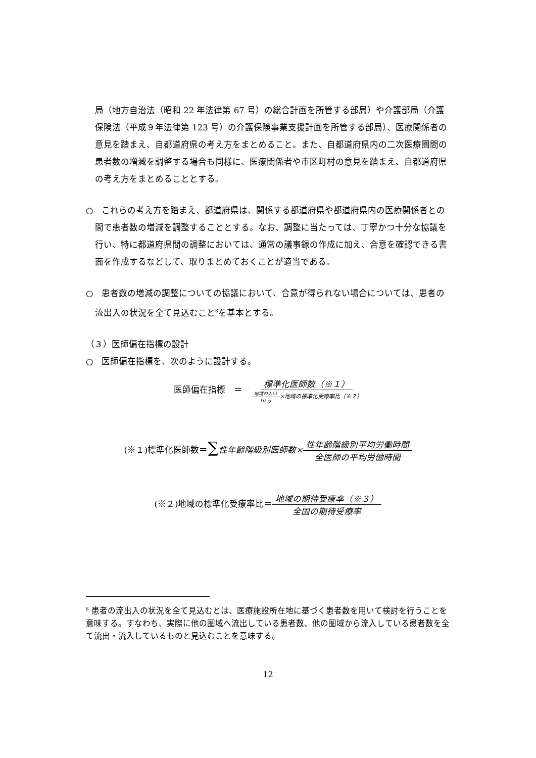局（地方自治法（昭和 22 年法律第 67 号）の総合計画を所管する部局）や介護部局（介護保険法（平成９年法律第 123 号）の介護保険事業支援計画を所管する部局）、医療関係者の意見を踏まえ、自都道府県の考え方をまとめること。また、自都道府県内の二次医療圏間の患者数の増減を調整する場合も同様に、医療関係者や市区町村の意見を踏まえ、自都道府県の考え方をまとめることとする。
○　これらの考え方を踏まえ、都道府県は、関係する都道府県や都道府県内の医療関係者との間で患者数の増減を調整することとする。なお、調整に当たっては、丁寧かつ十分な協議を行い、特に都道府県間の調整においては、通常の議事録の作成に加え、合意を確認できる書面を作成するなどして、取りまとめておくことが適当である。
○　患者数の増減の調整についての協議において、合意が得られない場合については、患者の流出入の状況を全て見込むこと<sup>8</sup>を基本とする。
（３）医師偏在指標の設計
○　医師偏在指標を、次のように設計する。
医師偏在指標　＝　標準化医師数（※１） 地域の人口 10 万×地域の標準化受療率比（※２）
(※１)標準化医師数＝∑性年齢階級別医師数×性年齢階級別平均労働時間 全医師の平均労働時間
(※２)地域の標準化受療率比＝地域の期待受療率（※３） 全国の期待受療率
<sup>8</sup> 患者の流出入の状況を全て見込むとは、医療施設所在地に基づく患者数を用いて検討を行うことを意味する。すなわち、実際に他の圏域へ流出している患者数、他の圏域から流入している患者数を全て流出・流入しているものと見込むことを意味する。
12